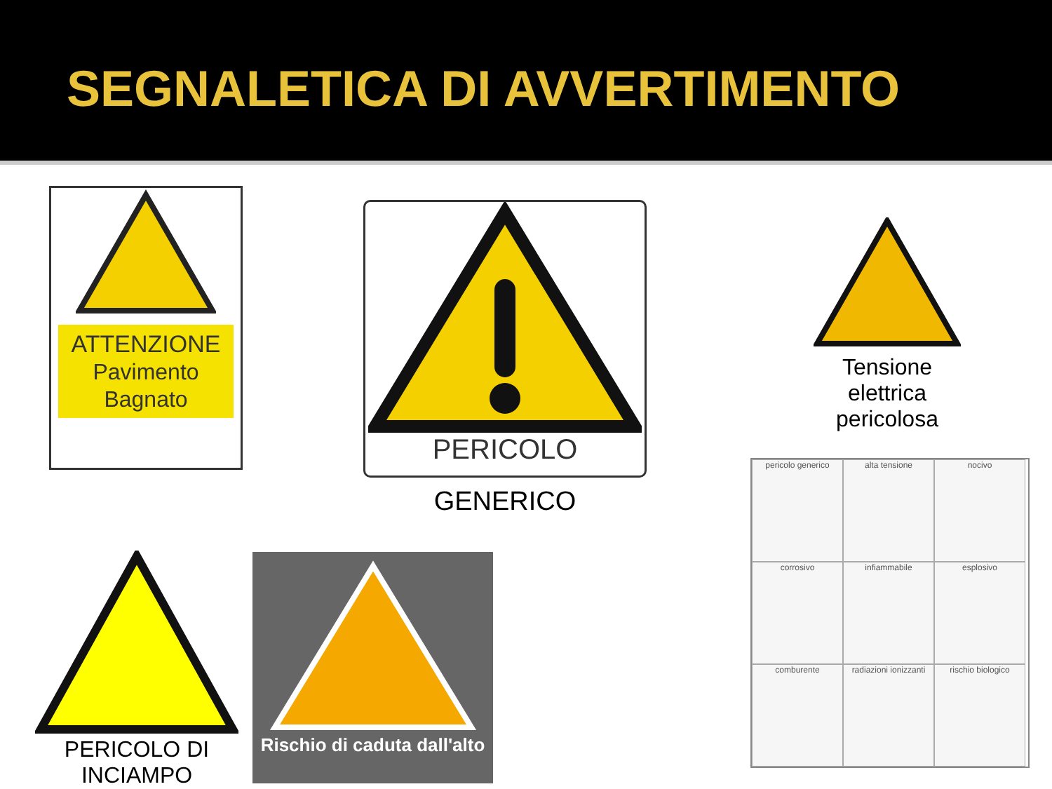SEGNALETICA DI AVVERTIMENTO
ATTENZIONE
Pavimento Bagnato
PERICOLO
GENERICO
Tensione elettrica pericolosa
pericolo generico
alta tensione
nocivo
corrosivo
infiammabile
esplosivo
comburente
radiazioni ionizzanti
rischio biologico
PERICOLO DI
INCIAMPO
Rischio di caduta dall'alto